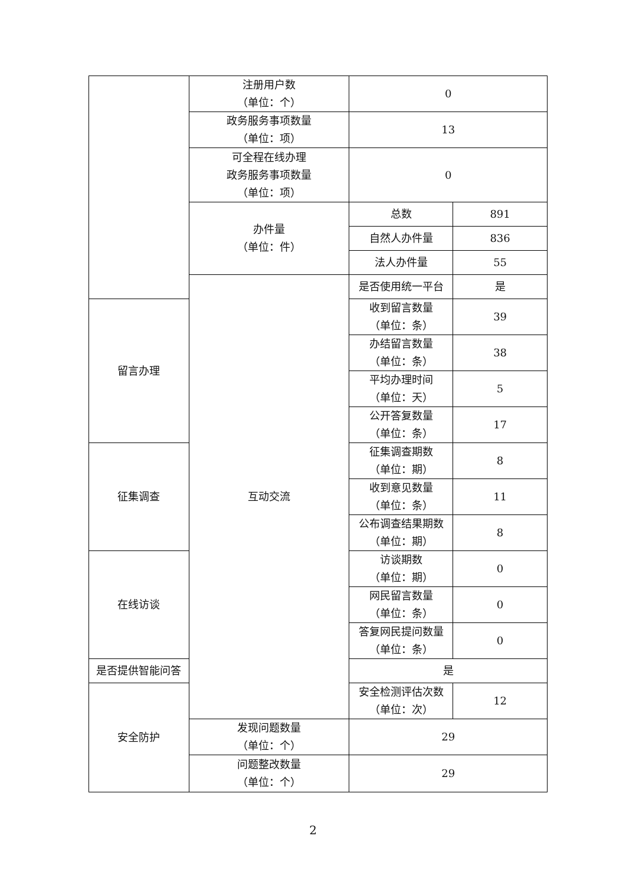| | 注册用户数 （单位：个） | 0 | |
| | 政务服务事项数量 （单位：项） | 13 | |
| | 可全程在线办理 政务服务事项数量 （单位：项） | 0 | |
| | 办件量 （单位：件） | 总数 | 891 |
| | | 自然人办件量 | 836 |
| | | 法人办件量 | 55 |
| | 互动交流 | 是否使用统一平台 | 是 |
| 留言办理 | | 收到留言数量 （单位：条） | 39 |
| | | 办结留言数量 （单位：条） | 38 |
| | | 平均办理时间 （单位：天） | 5 |
| | | 公开答复数量 （单位：条） | 17 |
| 征集调查 | | 征集调查期数 （单位：期） | 8 |
| | | 收到意见数量 （单位：条） | 11 |
| | | 公布调查结果期数 （单位：期） | 8 |
| 在线访谈 | | 访谈期数 （单位：期） | 0 |
| | | 网民留言数量 （单位：条） | 0 |
| | | 答复网民提问数量 （单位：条） | 0 |
| 是否提供智能问答 | | 是 | |
| 安全防护 | | 安全检测评估次数 （单位：次） | 12 |
| | 发现问题数量 （单位：个） | 29 | |
| | 问题整改数量 （单位：个） | 29 | |
2